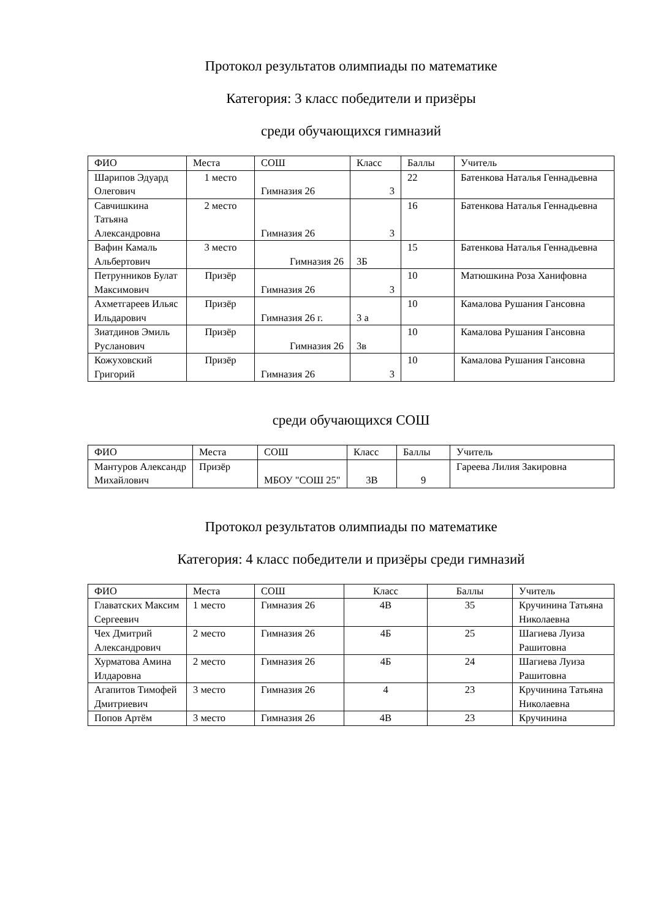Протокол результатов олимпиады по математике
Категория: 3 класс победители и призёры
среди обучающихся гимназий
| ФИО | Места | СОШ | Класс | Баллы | Учитель |
| --- | --- | --- | --- | --- | --- |
| Шарипов Эдуард Олегович | 1 место | Гимназия 26 | 3 | 22 | Батенкова Наталья Геннадьевна |
| Савчишкина Татьяна Александровна | 2 место | Гимназия 26 | 3 | 16 | Батенкова Наталья Геннадьевна |
| Вафин Камаль Альбертович | 3 место | Гимназия 26 | 3Б | 15 | Батенкова Наталья Геннадьевна |
| Петрунников Булат Максимович | Призёр | Гимназия 26 | 3 | 10 | Матюшкина Роза Ханифовна |
| Ахметгареев Ильяс Ильдарович | Призёр | Гимназия 26 г. | 3 а | 10 | Камалова Рушания Гансовна |
| Зиатдинов Эмиль Русланович | Призёр | Гимназия 26 | 3в | 10 | Камалова Рушания Гансовна |
| Кожуховский Григорий | Призёр | Гимназия 26 | 3 | 10 | Камалова Рушания Гансовна |
среди обучающихся СОШ
| ФИО | Места | СОШ | Класс | Баллы | Учитель |
| --- | --- | --- | --- | --- | --- |
| Мантуров Александр Михайлович | Призёр | МБОУ "СОШ 25" | 3В | 9 | Гареева Лилия Закировна |
Протокол результатов олимпиады по математике
Категория: 4 класс победители и призёры среди гимназий
| ФИО | Места | СОШ | Класс | Баллы | Учитель |
| --- | --- | --- | --- | --- | --- |
| Главатских Максим Сергеевич | 1 место | Гимназия 26 | 4В | 35 | Кручинина Татьяна Николаевна |
| Чех Дмитрий Александрович | 2 место | Гимназия 26 | 4Б | 25 | Шагиева Луиза Рашитовна |
| Хурматова Амина Илдаровна | 2 место | Гимназия 26 | 4Б | 24 | Шагиева Луиза Рашитовна |
| Агапитов Тимофей Дмитриевич | 3 место | Гимназия 26 | 4 | 23 | Кручинина Татьяна Николаевна |
| Попов Артём | 3 место | Гимназия 26 | 4В | 23 | Кручинина |